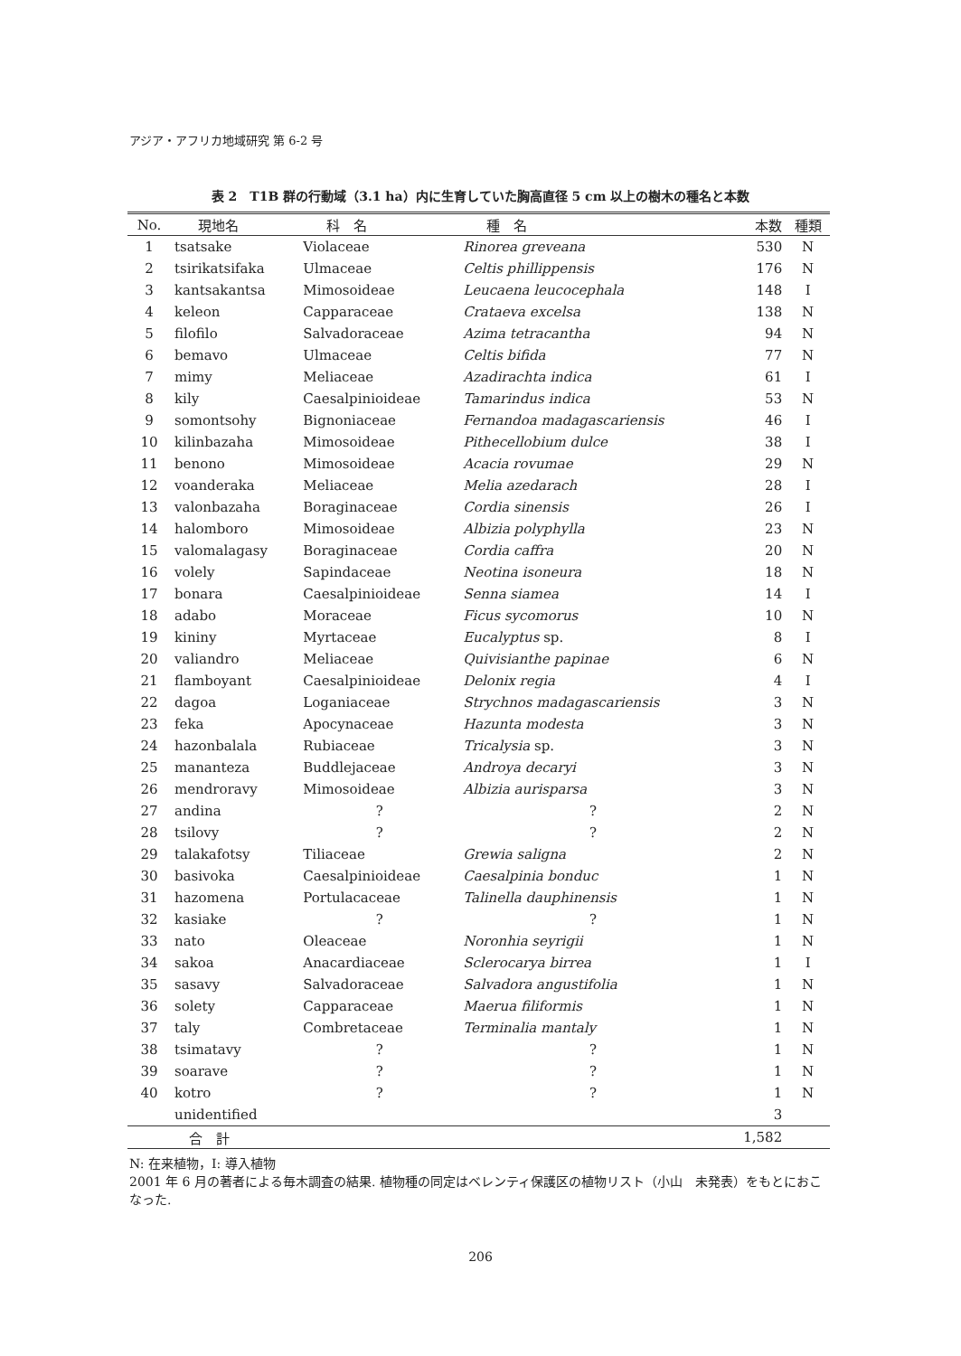アジア・アフリカ地域研究 第 6-2 号
表 2　T1B 群の行動域（3.1 ha）内に生育していた胸高直径 5 cm 以上の樹木の種名と本数
| No. | 現地名 | 科 名 | 種 名 | 本数 | 種類 |
| --- | --- | --- | --- | --- | --- |
| 1 | tsatsake | Violaceae | Rinorea greveana | 530 | N |
| 2 | tsirikatsifaka | Ulmaceae | Celtis phillippensis | 176 | N |
| 3 | kantsakantsa | Mimosoideae | Leucaena leucocephala | 148 | I |
| 4 | keleon | Capparaceae | Crataeva excelsa | 138 | N |
| 5 | filofilo | Salvadoraceae | Azima tetracantha | 94 | N |
| 6 | bemavo | Ulmaceae | Celtis bifida | 77 | N |
| 7 | mimy | Meliaceae | Azadirachta indica | 61 | I |
| 8 | kily | Caesalpinioideae | Tamarindus indica | 53 | N |
| 9 | somontsohy | Bignoniaceae | Fernandoa madagascariensis | 46 | I |
| 10 | kilinbazaha | Mimosoideae | Pithecellobium dulce | 38 | I |
| 11 | benono | Mimosoideae | Acacia rovumae | 29 | N |
| 12 | voanderaka | Meliaceae | Melia azedarach | 28 | I |
| 13 | valonbazaha | Boraginaceae | Cordia sinensis | 26 | I |
| 14 | halomboro | Mimosoideae | Albizia polyphylla | 23 | N |
| 15 | valomalagasy | Boraginaceae | Cordia caffra | 20 | N |
| 16 | volely | Sapindaceae | Neotina isoneura | 18 | N |
| 17 | bonara | Caesalpinioideae | Senna siamea | 14 | I |
| 18 | adabo | Moraceae | Ficus sycomorus | 10 | N |
| 19 | kininy | Myrtaceae | Eucalyptus sp. | 8 | I |
| 20 | valiandro | Meliaceae | Quivisianthe papinae | 6 | N |
| 21 | flamboyant | Caesalpinioideae | Delonix regia | 4 | I |
| 22 | dagoa | Loganiaceae | Strychnos madagascariensis | 3 | N |
| 23 | feka | Apocynaceae | Hazunta modesta | 3 | N |
| 24 | hazonbalala | Rubiaceae | Tricalysia sp. | 3 | N |
| 25 | mananteza | Buddlejaceae | Androya decaryi | 3 | N |
| 26 | mendroravy | Mimosoideae | Albizia aurisparsa | 3 | N |
| 27 | andina | ? | ? | 2 | N |
| 28 | tsilovy | ? | ? | 2 | N |
| 29 | talakafotsy | Tiliaceae | Grewia saligna | 2 | N |
| 30 | basivoka | Caesalpinioideae | Caesalpinia bonduc | 1 | N |
| 31 | hazomena | Portulacaceae | Talinella dauphinensis | 1 | N |
| 32 | kasiake | ? | ? | 1 | N |
| 33 | nato | Oleaceae | Noronhia seyrigii | 1 | N |
| 34 | sakoa | Anacardiaceae | Sclerocarya birrea | 1 | I |
| 35 | sasavy | Salvadoraceae | Salvadora angustifolia | 1 | N |
| 36 | solety | Capparaceae | Maerua filiformis | 1 | N |
| 37 | taly | Combretaceae | Terminalia mantaly | 1 | N |
| 38 | tsimatavy | ? | ? | 1 | N |
| 39 | soarave | ? | ? | 1 | N |
| 40 | kotro | ? | ? | 1 | N |
| | unidentified | | | 3 | |
| | 合 計 | | | 1,582 | |
N: 在来植物，I: 導入植物
2001 年 6 月の著者による毎木調査の結果. 植物種の同定はベレンティ保護区の植物リスト（小山　未発表）をもとにおこなった.
206